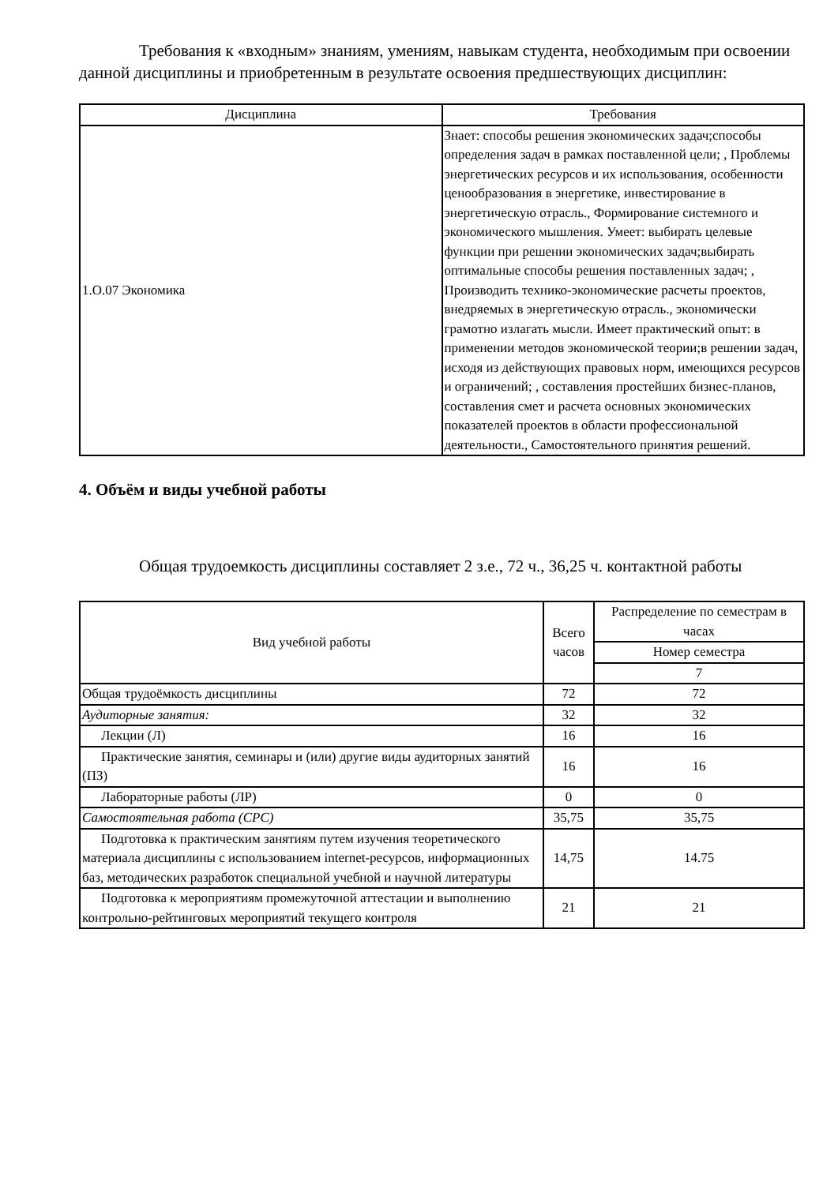Требования к «входным» знаниям, умениям, навыкам студента, необходимым при освоении данной дисциплины и приобретенным в результате освоения предшествующих дисциплин:
| Дисциплина | Требования |
| --- | --- |
| 1.О.07 Экономика | Знает: способы решения экономических задач;способы определения задач в рамках поставленной цели; , Проблемы энергетических ресурсов и их использования, особенности ценообразования в энергетике, инвестирование в энергетическую отрасль., Формирование системного и экономического мышления. Умеет: выбирать целевые функции при решении экономических задач;выбирать оптимальные способы решения поставленных задач; , Производить технико-экономические расчеты проектов, внедряемых в энергетическую отрасль., экономически грамотно излагать мысли. Имеет практический опыт: в применении методов экономической теории;в решении задач, исходя из действующих правовых норм, имеющихся ресурсов и ограничений; , составления простейших бизнес-планов, составления смет и расчета основных экономических показателей проектов в области профессиональной деятельности., Самостоятельного принятия решений. |
4. Объём и виды учебной работы
Общая трудоемкость дисциплины составляет 2 з.е., 72 ч., 36,25 ч. контактной работы
| Вид учебной работы | Всего часов | Распределение по семестрам в часах |
| --- | --- | --- |
| | | Номер семестра |
| | | 7 |
| Общая трудоёмкость дисциплины | 72 | 72 |
| Аудиторные занятия: | 32 | 32 |
| Лекции (Л) | 16 | 16 |
| Практические занятия, семинары и (или) другие виды аудиторных занятий (ПЗ) | 16 | 16 |
| Лабораторные работы (ЛР) | 0 | 0 |
| Самостоятельная работа (СРС) | 35,75 | 35,75 |
| Подготовка к практическим занятиям путем изучения теоретического материала дисциплины с использованием internet-ресурсов, информационных баз, методических разработок специальной учебной и научной литературы | 14,75 | 14.75 |
| Подготовка к мероприятиям промежуточной аттестации и выполнению контрольно-рейтинговых мероприятий текущего контроля | 21 | 21 |